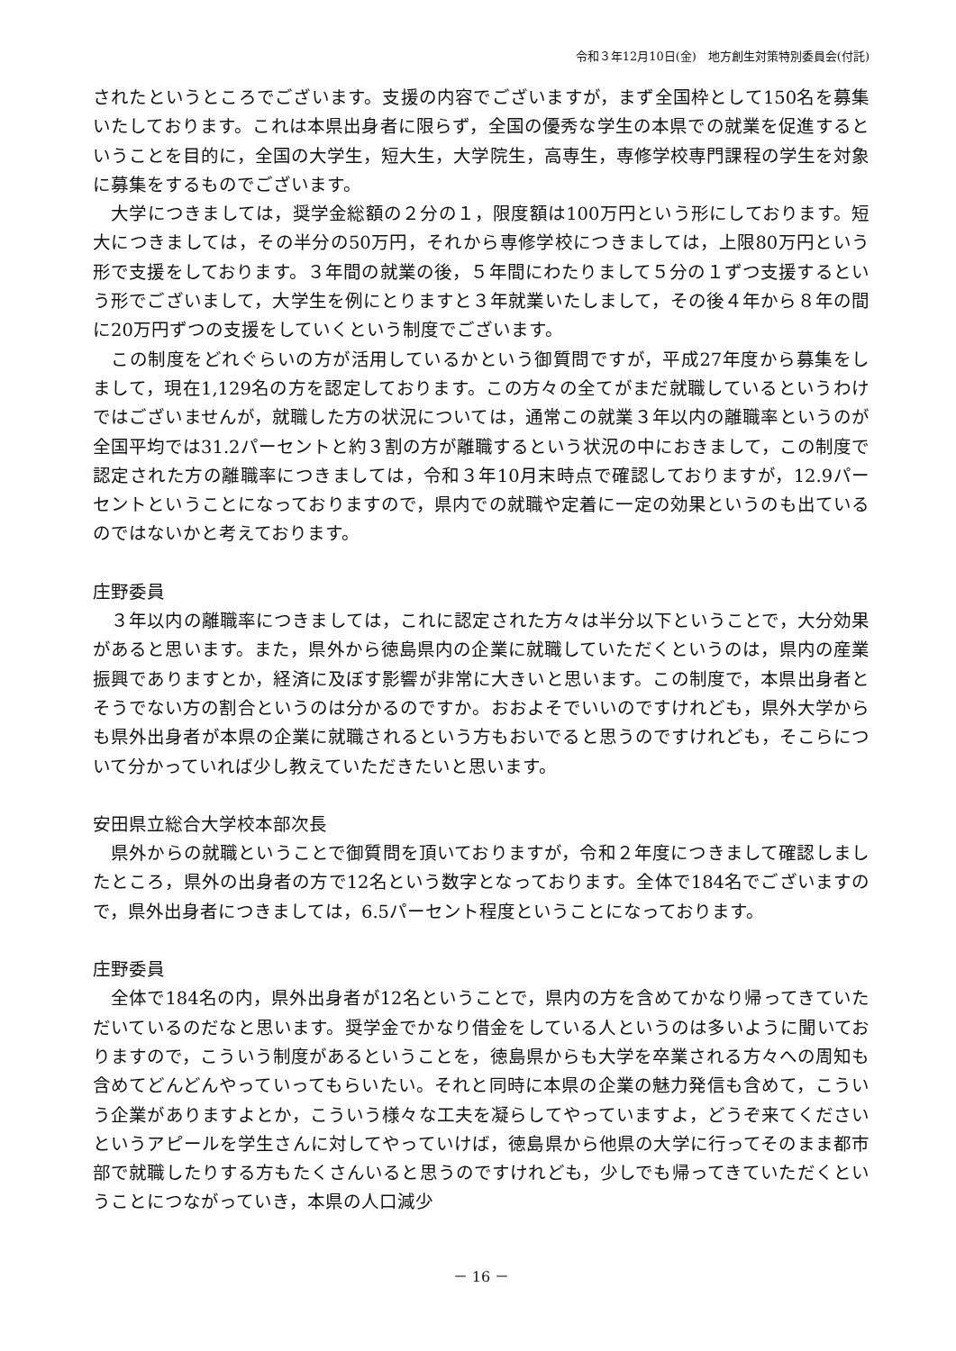令和３年12月10日(金)　地方創生対策特別委員会(付託)
されたというところでございます。支援の内容でございますが，まず全国枠として150名を募集いたしております。これは本県出身者に限らず，全国の優秀な学生の本県での就業を促進するということを目的に，全国の大学生，短大生，大学院生，高専生，専修学校専門課程の学生を対象に募集をするものでございます。
　大学につきましては，奨学金総額の２分の１，限度額は100万円という形にしております。短大につきましては，その半分の50万円，それから専修学校につきましては，上限80万円という形で支援をしております。３年間の就業の後，５年間にわたりまして５分の１ずつ支援するという形でございまして，大学生を例にとりますと３年就業いたしまして，その後４年から８年の間に20万円ずつの支援をしていくという制度でございます。
　この制度をどれぐらいの方が活用しているかという御質問ですが，平成27年度から募集をしまして，現在1,129名の方を認定しております。この方々の全てがまだ就職しているというわけではございませんが，就職した方の状況については，通常この就業３年以内の離職率というのが全国平均では31.2パーセントと約３割の方が離職するという状況の中におきまして，この制度で認定された方の離職率につきましては，令和３年10月末時点で確認しておりますが，12.9パーセントということになっておりますので，県内での就職や定着に一定の効果というのも出ているのではないかと考えております。
庄野委員
　３年以内の離職率につきましては，これに認定された方々は半分以下ということで，大分効果があると思います。また，県外から徳島県内の企業に就職していただくというのは，県内の産業振興でありますとか，経済に及ぼす影響が非常に大きいと思います。この制度で，本県出身者とそうでない方の割合というのは分かるのですか。おおよそでいいのですけれども，県外大学からも県外出身者が本県の企業に就職されるという方もおいでると思うのですけれども，そこらについて分かっていれば少し教えていただきたいと思います。
安田県立総合大学校本部次長
　県外からの就職ということで御質問を頂いておりますが，令和２年度につきまして確認しましたところ，県外の出身者の方で12名という数字となっております。全体で184名でございますので，県外出身者につきましては，6.5パーセント程度ということになっております。
庄野委員
　全体で184名の内，県外出身者が12名ということで，県内の方を含めてかなり帰ってきていただいているのだなと思います。奨学金でかなり借金をしている人というのは多いように聞いておりますので，こういう制度があるということを，徳島県からも大学を卒業される方々への周知も含めてどんどんやっていってもらいたい。それと同時に本県の企業の魅力発信も含めて，こういう企業がありますよとか，こういう様々な工夫を凝らしてやっていますよ，どうぞ来てくださいというアピールを学生さんに対してやっていけば，徳島県から他県の大学に行ってそのまま都市部で就職したりする方もたくさんいると思うのですけれども，少しでも帰ってきていただくということにつながっていき，本県の人口減少
－ 16 －